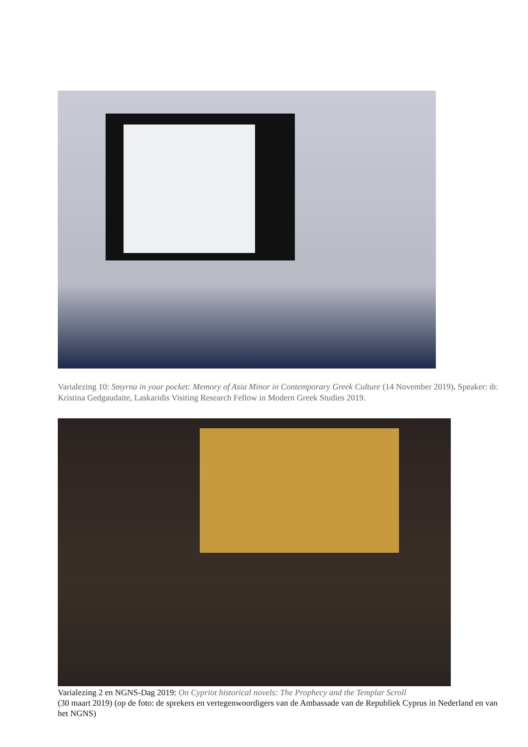Varialezing 10: Smyrna in your pocket: Memory of Asia Minor in Contemporary Greek Culture (14 November 2019). Speaker: dr. Kristina Gedgaudaite, Laskaridis Visiting Research Fellow in Modern Greek Studies 2019.
Varialezing 2 en NGNS-Dag 2019: On Cypriot historical novels: The Prophecy and the Templar Scroll
(30 maart 2019) (op de foto: de sprekers en vertegenwoordigers van de Ambassade van de Republiek Cyprus in Nederland en van het NGNS)